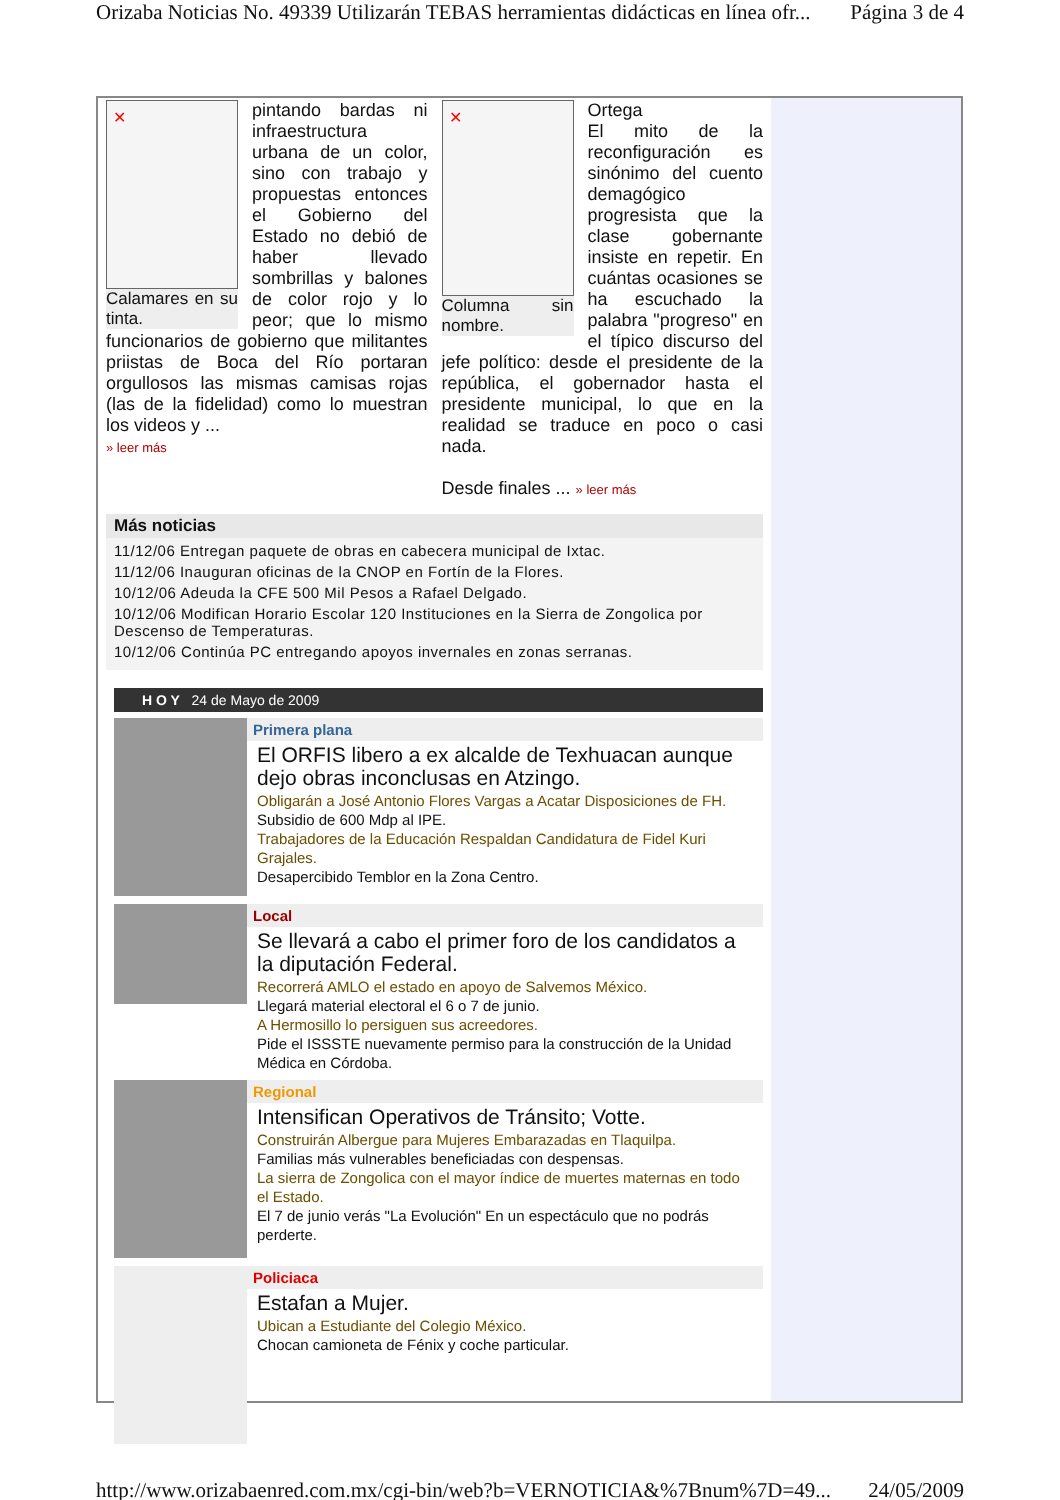Orizaba Noticias No. 49339 Utilizarán TEBAS herramientas didácticas en línea ofr... Página 3 de 4
✕
Calamares en su tinta.
pintando bardas ni infraestructura urbana de un color, sino con trabajo y propuestas entonces el Gobierno del Estado no debió de haber llevado sombrillas y balones de color rojo y lo peor; que lo mismo funcionarios de gobierno que militantes priistas de Boca del Río portaran orgullosos las mismas camisas rojas (las de la fidelidad) como lo muestran los videos y ...
» leer más
✕
Columna sin nombre.
Ortega
El mito de la reconfiguración es sinónimo del cuento demagógico progresista que la clase gobernante insiste en repetir. En cuántas ocasiones se ha escuchado la palabra "progreso" en el típico discurso del jefe político: desde el presidente de la república, el gobernador hasta el presidente municipal, lo que en la realidad se traduce en poco o casi nada.
Desde finales ... » leer más
Más noticias
11/12/06 Entregan paquete de obras en cabecera municipal de Ixtac.
11/12/06 Inauguran oficinas de la CNOP en Fortín de la Flores.
10/12/06 Adeuda la CFE 500 Mil Pesos a Rafael Delgado.
10/12/06 Modifican Horario Escolar 120 Instituciones en la Sierra de Zongolica por Descenso de Temperaturas.
10/12/06 Continúa PC entregando apoyos invernales en zonas serranas.
H O Y 24 de Mayo de 2009
Primera plana
El ORFIS libero a ex alcalde de Texhuacan aunque dejo obras inconclusas en Atzingo.
Obligarán a José Antonio Flores Vargas a Acatar Disposiciones de FH.
Subsidio de 600 Mdp al IPE.
Trabajadores de la Educación Respaldan Candidatura de Fidel Kuri Grajales.
Desapercibido Temblor en la Zona Centro.
Local
Se llevará a cabo el primer foro de los candidatos a la diputación Federal.
Recorrerá AMLO el estado en apoyo de Salvemos México.
Llegará material electoral el 6 o 7 de junio.
A Hermosillo lo persiguen sus acreedores.
Pide el ISSSTE nuevamente permiso para la construcción de la Unidad Médica en Córdoba.
Regional
Intensifican Operativos de Tránsito; Votte.
Construirán Albergue para Mujeres Embarazadas en Tlaquilpa.
Familias más vulnerables beneficiadas con despensas.
La sierra de Zongolica con el mayor índice de muertes maternas en todo el Estado.
El 7 de junio verás "La Evolución" En un espectáculo que no podrás perderte.
Policiaca
Estafan a Mujer.
Ubican a Estudiante del Colegio México.
Chocan camioneta de Fénix y coche particular.
http://www.orizabaenred.com.mx/cgi-bin/web?b=VERNOTICIA&%7Bnum%7D=49... 24/05/2009